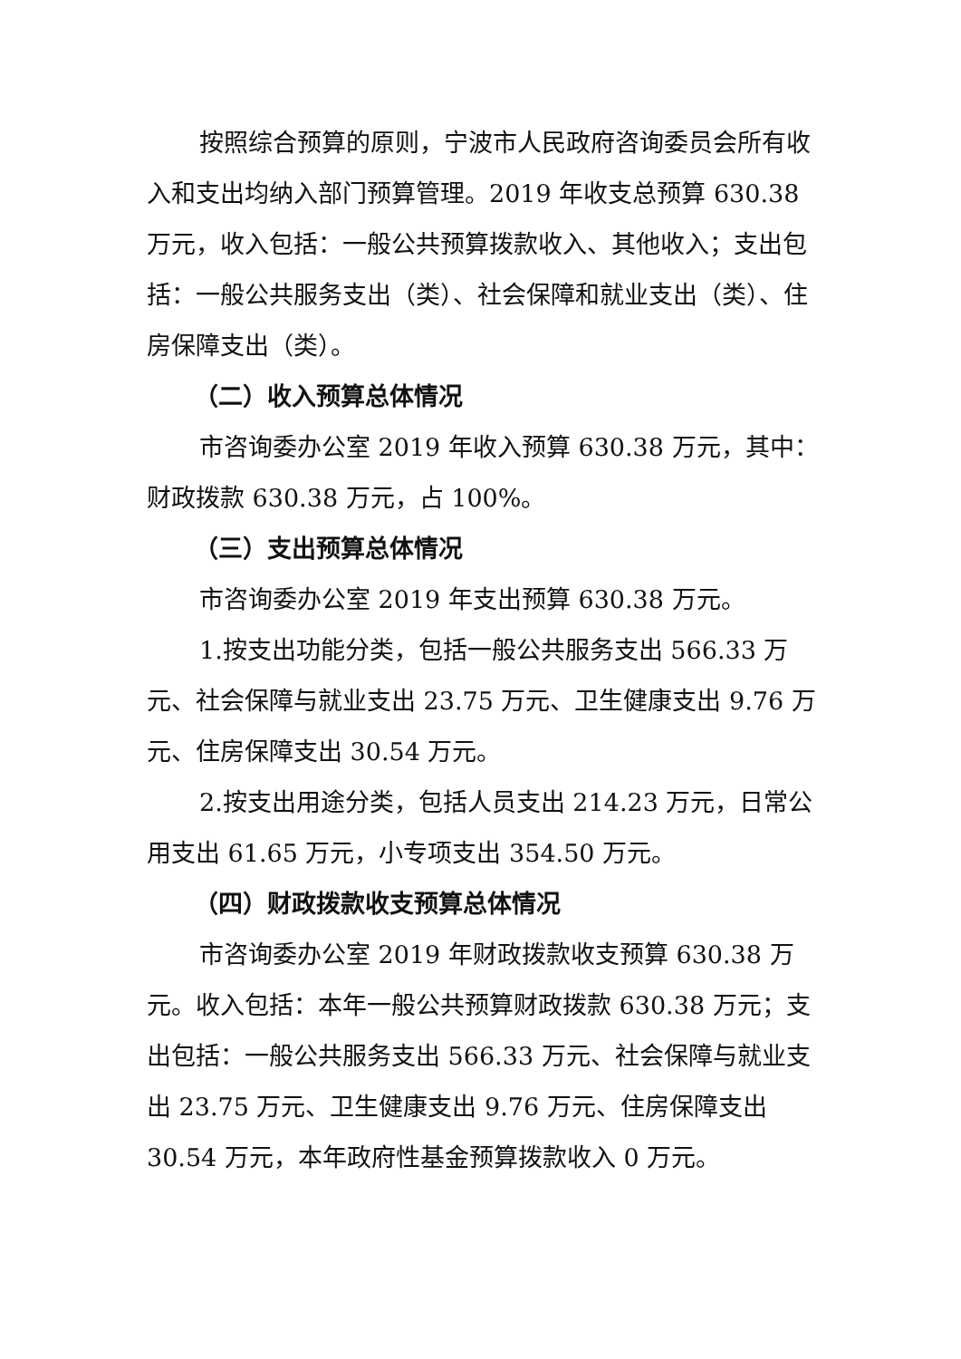按照综合预算的原则，宁波市人民政府咨询委员会所有收入和支出均纳入部门预算管理。2019 年收支总预算 630.38 万元，收入包括：一般公共预算拨款收入、其他收入；支出包括：一般公共服务支出（类）、社会保障和就业支出（类）、住房保障支出（类）。
（二）收入预算总体情况
市咨询委办公室 2019 年收入预算 630.38 万元，其中：财政拨款 630.38 万元，占 100%。
（三）支出预算总体情况
市咨询委办公室 2019 年支出预算 630.38 万元。
1.按支出功能分类，包括一般公共服务支出 566.33 万元、社会保障与就业支出 23.75 万元、卫生健康支出 9.76 万元、住房保障支出 30.54 万元。
2.按支出用途分类，包括人员支出 214.23 万元，日常公用支出 61.65 万元，小专项支出 354.50 万元。
（四）财政拨款收支预算总体情况
市咨询委办公室 2019 年财政拨款收支预算 630.38 万元。收入包括：本年一般公共预算财政拨款 630.38 万元；支出包括：一般公共服务支出 566.33 万元、社会保障与就业支出 23.75 万元、卫生健康支出 9.76 万元、住房保障支出 30.54 万元，本年政府性基金预算拨款收入 0 万元。